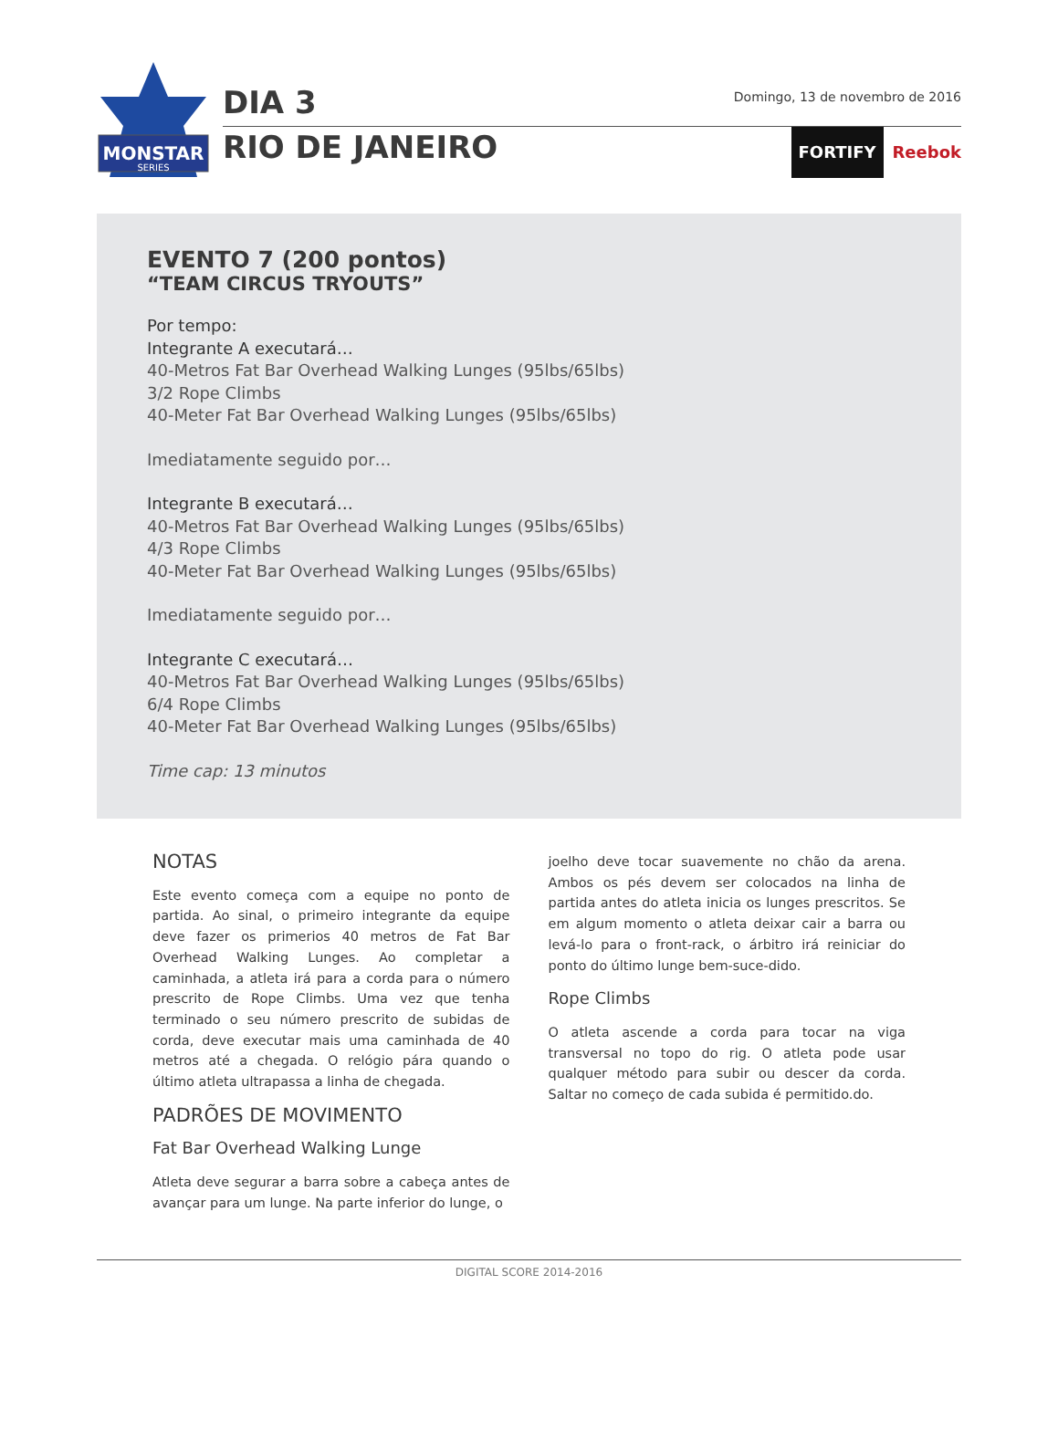MONSTAR
SERIES
DIA 3 Domingo, 13 de novembro de 2016
RIO DE JANEIRO FORTIFY Reebok
EVENTO 7 (200 pontos)
“TEAM CIRCUS TRYOUTS”
Por tempo:
Integrante A executará…
40-Metros Fat Bar Overhead Walking Lunges (95lbs/65lbs)
3/2 Rope Climbs
40-Meter Fat Bar Overhead Walking Lunges (95lbs/65lbs)
Imediatamente seguido por…
Integrante B executará…
40-Metros Fat Bar Overhead Walking Lunges (95lbs/65lbs)
4/3 Rope Climbs
40-Meter Fat Bar Overhead Walking Lunges (95lbs/65lbs)
Imediatamente seguido por…
Integrante C executará…
40-Metros Fat Bar Overhead Walking Lunges (95lbs/65lbs)
6/4 Rope Climbs
40-Meter Fat Bar Overhead Walking Lunges (95lbs/65lbs)
Time cap: 13 minutos
NOTAS
Este evento começa com a equipe no ponto de partida. Ao sinal, o primeiro integrante da equipe deve fazer os primerios 40 metros de Fat Bar Overhead Walking Lunges. Ao completar a caminhada, a atleta irá para a corda para o número prescrito de Rope Climbs. Uma vez que tenha terminado o seu número prescrito de subidas de corda, deve executar mais uma caminhada de 40 metros até a chegada. O relógio pára quando o último atleta ultrapassa a linha de chegada.
PADRÕES DE MOVIMENTO
Fat Bar Overhead Walking Lunge
Atleta deve segurar a barra sobre a cabeça antes de avançar para um lunge. Na parte inferior do lunge, o
joelho deve tocar suavemente no chão da arena. Ambos os pés devem ser colocados na linha de partida antes do atleta inicia os lunges prescritos. Se em algum momento o atleta deixar cair a barra ou levá-lo para o front-rack, o árbitro irá reiniciar do ponto do último lunge bem-suce-dido.
Rope Climbs
O atleta ascende a corda para tocar na viga transversal no topo do rig. O atleta pode usar qualquer método para subir ou descer da corda. Saltar no começo de cada subida é permitido.do.
DIGITAL SCORE 2014-2016